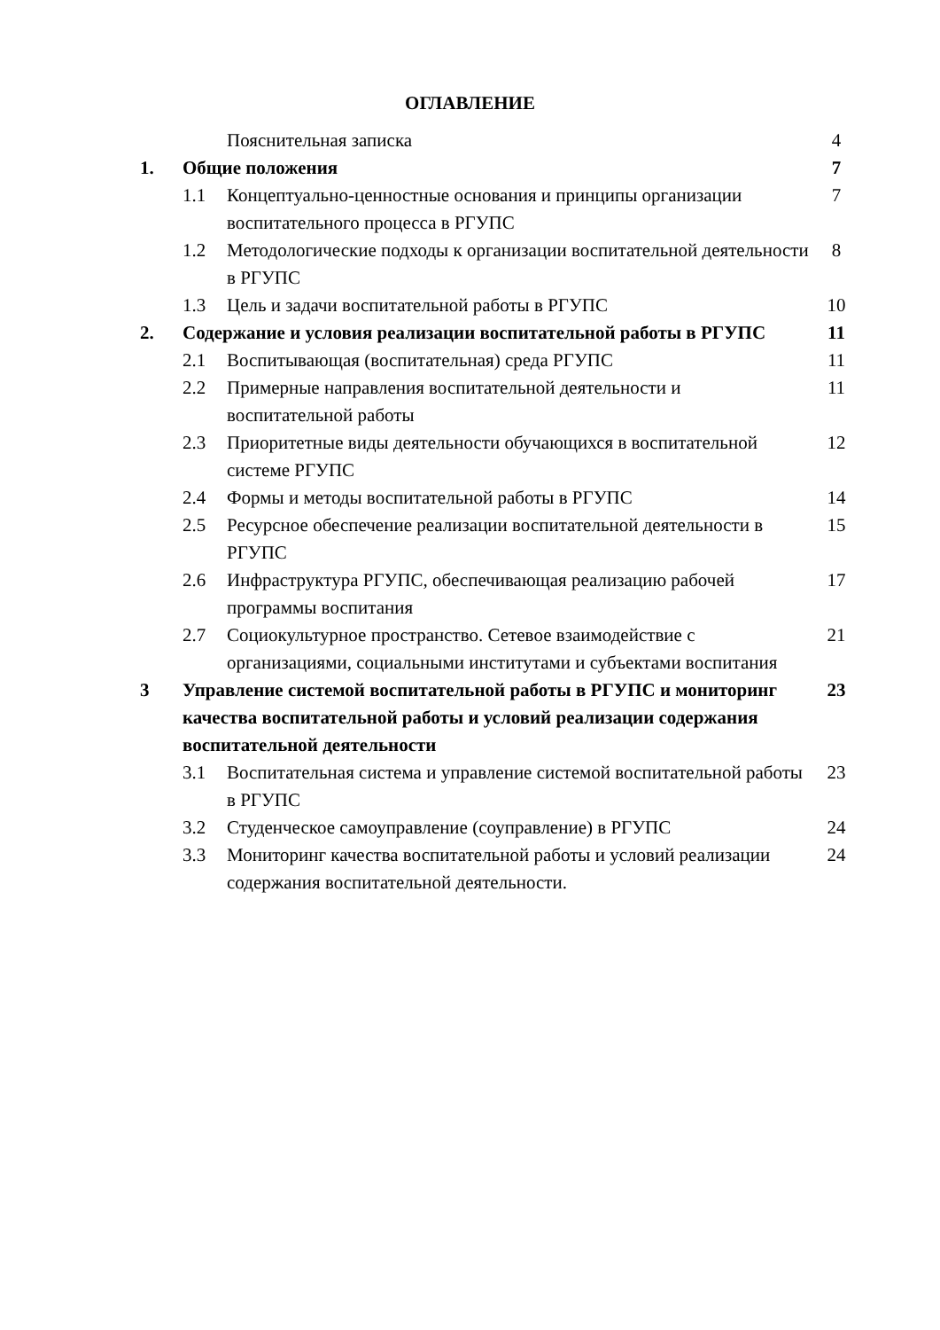ОГЛАВЛЕНИЕ
| | | Пояснительная записка | 4 |
| 1. | Общие положения | | 7 |
| | 1.1 | Концептуально-ценностные основания и принципы организации воспитательного процесса в РГУПС | 7 |
| | 1.2 | Методологические подходы к организации воспитательной деятельности в РГУПС | 8 |
| | 1.3 | Цель и задачи воспитательной работы в РГУПС | 10 |
| 2. | Содержание и условия реализации воспитательной работы в РГУПС | | 11 |
| | 2.1 | Воспитывающая (воспитательная) среда РГУПС | 11 |
| | 2.2 | Примерные направления воспитательной деятельности и воспитательной работы | 11 |
| | 2.3 | Приоритетные виды деятельности обучающихся в воспитательной системе РГУПС | 12 |
| | 2.4 | Формы и методы воспитательной работы в РГУПС | 14 |
| | 2.5 | Ресурсное обеспечение реализации воспитательной деятельности в РГУПС | 15 |
| | 2.6 | Инфраструктура РГУПС, обеспечивающая реализацию рабочей программы воспитания | 17 |
| | 2.7 | Социокультурное пространство. Сетевое взаимодействие с организациями, социальными институтами и субъектами воспитания | 21 |
| 3 | Управление системой воспитательной работы в РГУПС и мониторинг качества воспитательной работы и условий реализации содержания воспитательной деятельности | | 23 |
| | 3.1 | Воспитательная система и управление системой воспитательной работы в РГУПС | 23 |
| | 3.2 | Студенческое самоуправление (соуправление) в РГУПС | 24 |
| | 3.3 | Мониторинг качества воспитательной работы и условий реализации содержания воспитательной деятельности. | 24 |